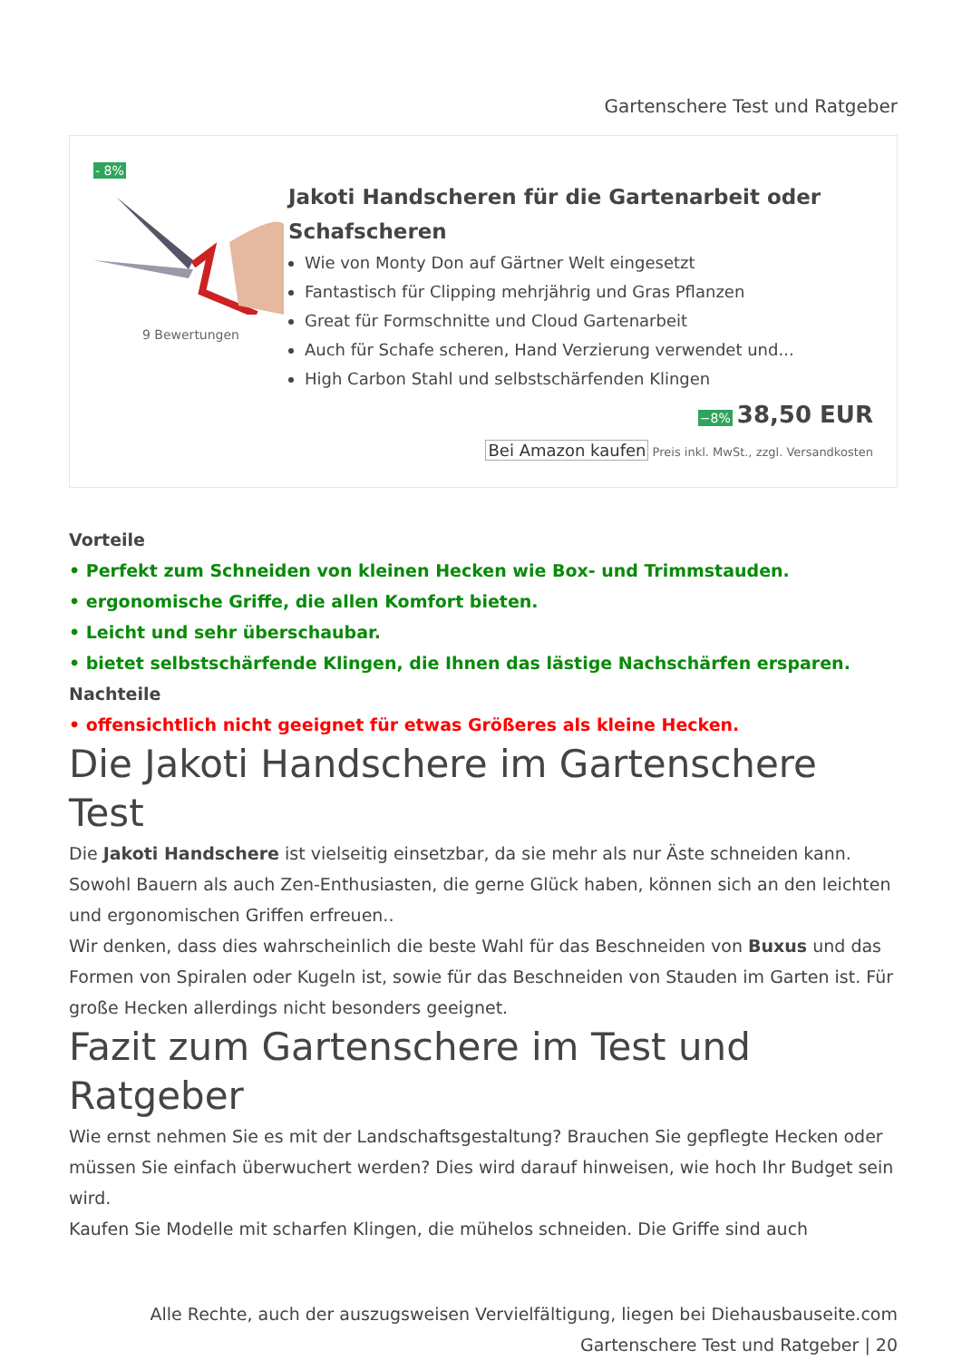Gartenschere Test und Ratgeber
- 8%
9 Bewertungen
Jakoti Handscheren für die Gartenarbeit oder Schafscheren
Wie von Monty Don auf Gärtner Welt eingesetzt
Fantastisch für Clipping mehrjährig und Gras Pflanzen
Great für Formschnitte und Cloud Gartenarbeit
Auch für Schafe scheren, Hand Verzierung verwendet und...
High Carbon Stahl und selbstschärfenden Klingen
−8% 38,50 EUR
Bei Amazon kaufen Preis inkl. MwSt., zzgl. Versandkosten
Vorteile
• Perfekt zum Schneiden von kleinen Hecken wie Box- und Trimmstauden.
• ergonomische Griffe, die allen Komfort bieten.
• Leicht und sehr überschaubar.
• bietet selbstschärfende Klingen, die Ihnen das lästige Nachschärfen ersparen.
Nachteile
• offensichtlich nicht geeignet für etwas Größeres als kleine Hecken.
Die Jakoti Handschere im Gartenschere Test
Die Jakoti Handschere ist vielseitig einsetzbar, da sie mehr als nur Äste schneiden kann. Sowohl Bauern als auch Zen-Enthusiasten, die gerne Glück haben, können sich an den leichten und ergonomischen Griffen erfreuen..
Wir denken, dass dies wahrscheinlich die beste Wahl für das Beschneiden von Buxus und das Formen von Spiralen oder Kugeln ist, sowie für das Beschneiden von Stauden im Garten ist. Für große Hecken allerdings nicht besonders geeignet.
Fazit zum Gartenschere im Test und Ratgeber
Wie ernst nehmen Sie es mit der Landschaftsgestaltung? Brauchen Sie gepflegte Hecken oder müssen Sie einfach überwuchert werden? Dies wird darauf hinweisen, wie hoch Ihr Budget sein wird.
Kaufen Sie Modelle mit scharfen Klingen, die mühelos schneiden. Die Griffe sind auch
Alle Rechte, auch der auszugsweisen Vervielfältigung, liegen bei Diehausbauseite.com
Gartenschere Test und Ratgeber | 20